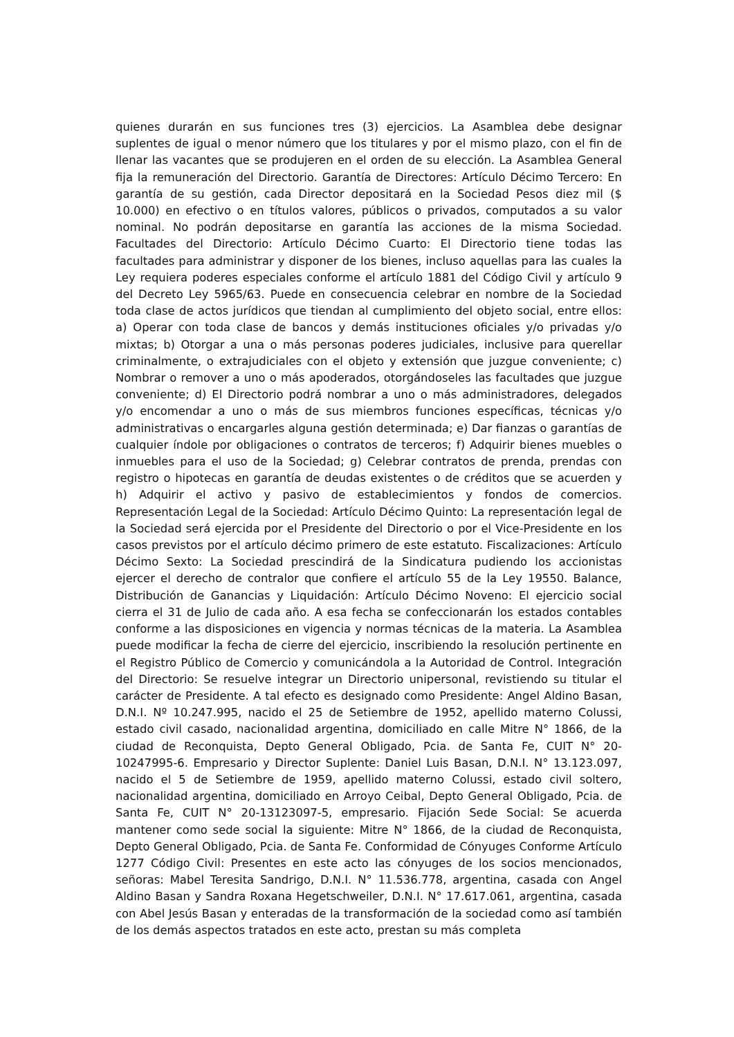quienes durarán en sus funciones tres (3) ejercicios. La Asamblea debe designar suplentes de igual o menor número que los titulares y por el mismo plazo, con el fin de llenar las vacantes que se produjeren en el orden de su elección. La Asamblea General fija la remuneración del Directorio. Garantía de Directores: Artículo Décimo Tercero: En garantía de su gestión, cada Director depositará en la Sociedad Pesos diez mil ($ 10.000) en efectivo o en títulos valores, públicos o privados, computados a su valor nominal. No podrán depositarse en garantía las acciones de la misma Sociedad. Facultades del Directorio: Artículo Décimo Cuarto: El Directorio tiene todas las facultades para administrar y disponer de los bienes, incluso aquellas para las cuales la Ley requiera poderes especiales conforme el artículo 1881 del Código Civil y artículo 9 del Decreto Ley 5965/63. Puede en consecuencia celebrar en nombre de la Sociedad toda clase de actos jurídicos que tiendan al cumplimiento del objeto social, entre ellos: a) Operar con toda clase de bancos y demás instituciones oficiales y/o privadas y/o mixtas; b) Otorgar a una o más personas poderes judiciales, inclusive para querellar criminalmente, o extrajudiciales con el objeto y extensión que juzgue conveniente; c) Nombrar o remover a uno o más apoderados, otorgándoseles las facultades que juzgue conveniente; d) El Directorio podrá nombrar a uno o más administradores, delegados y/o encomendar a uno o más de sus miembros funciones específicas, técnicas y/o administrativas o encargarles alguna gestión determinada; e) Dar fianzas o garantías de cualquier índole por obligaciones o contratos de terceros; f) Adquirir bienes muebles o inmuebles para el uso de la Sociedad; g) Celebrar contratos de prenda, prendas con registro o hipotecas en garantía de deudas existentes o de créditos que se acuerden y h) Adquirir el activo y pasivo de establecimientos y fondos de comercios. Representación Legal de la Sociedad: Artículo Décimo Quinto: La representación legal de la Sociedad será ejercida por el Presidente del Directorio o por el Vice-Presidente en los casos previstos por el artículo décimo primero de este estatuto. Fiscalizaciones: Artículo Décimo Sexto: La Sociedad prescindirá de la Sindicatura pudiendo los accionistas ejercer el derecho de contralor que confiere el artículo 55 de la Ley 19550. Balance, Distribución de Ganancias y Liquidación: Artículo Décimo Noveno: El ejercicio social cierra el 31 de Julio de cada año. A esa fecha se confeccionarán los estados contables conforme a las disposiciones en vigencia y normas técnicas de la materia. La Asamblea puede modificar la fecha de cierre del ejercicio, inscribiendo la resolución pertinente en el Registro Público de Comercio y comunicándola a la Autoridad de Control. Integración del Directorio: Se resuelve integrar un Directorio unipersonal, revistiendo su titular el carácter de Presidente. A tal efecto es designado como Presidente: Angel Aldino Basan, D.N.I. Nº 10.247.995, nacido el 25 de Setiembre de 1952, apellido materno Colussi, estado civil casado, nacionalidad argentina, domiciliado en calle Mitre N° 1866, de la ciudad de Reconquista, Depto General Obligado, Pcia. de Santa Fe, CUIT N° 20-10247995-6. Empresario y Director Suplente: Daniel Luis Basan, D.N.I. N° 13.123.097, nacido el 5 de Setiembre de 1959, apellido materno Colussi, estado civil soltero, nacionalidad argentina, domiciliado en Arroyo Ceibal, Depto General Obligado, Pcia. de Santa Fe, CUIT N° 20-13123097-5, empresario. Fijación Sede Social: Se acuerda mantener como sede social la siguiente: Mitre N° 1866, de la ciudad de Reconquista, Depto General Obligado, Pcia. de Santa Fe. Conformidad de Cónyuges Conforme Artículo 1277 Código Civil: Presentes en este acto las cónyuges de los socios mencionados, señoras: Mabel Teresita Sandrigo, D.N.I. N° 11.536.778, argentina, casada con Angel Aldino Basan y Sandra Roxana Hegetschweiler, D.N.I. N° 17.617.061, argentina, casada con Abel Jesús Basan y enteradas de la transformación de la sociedad como así también de los demás aspectos tratados en este acto, prestan su más completa